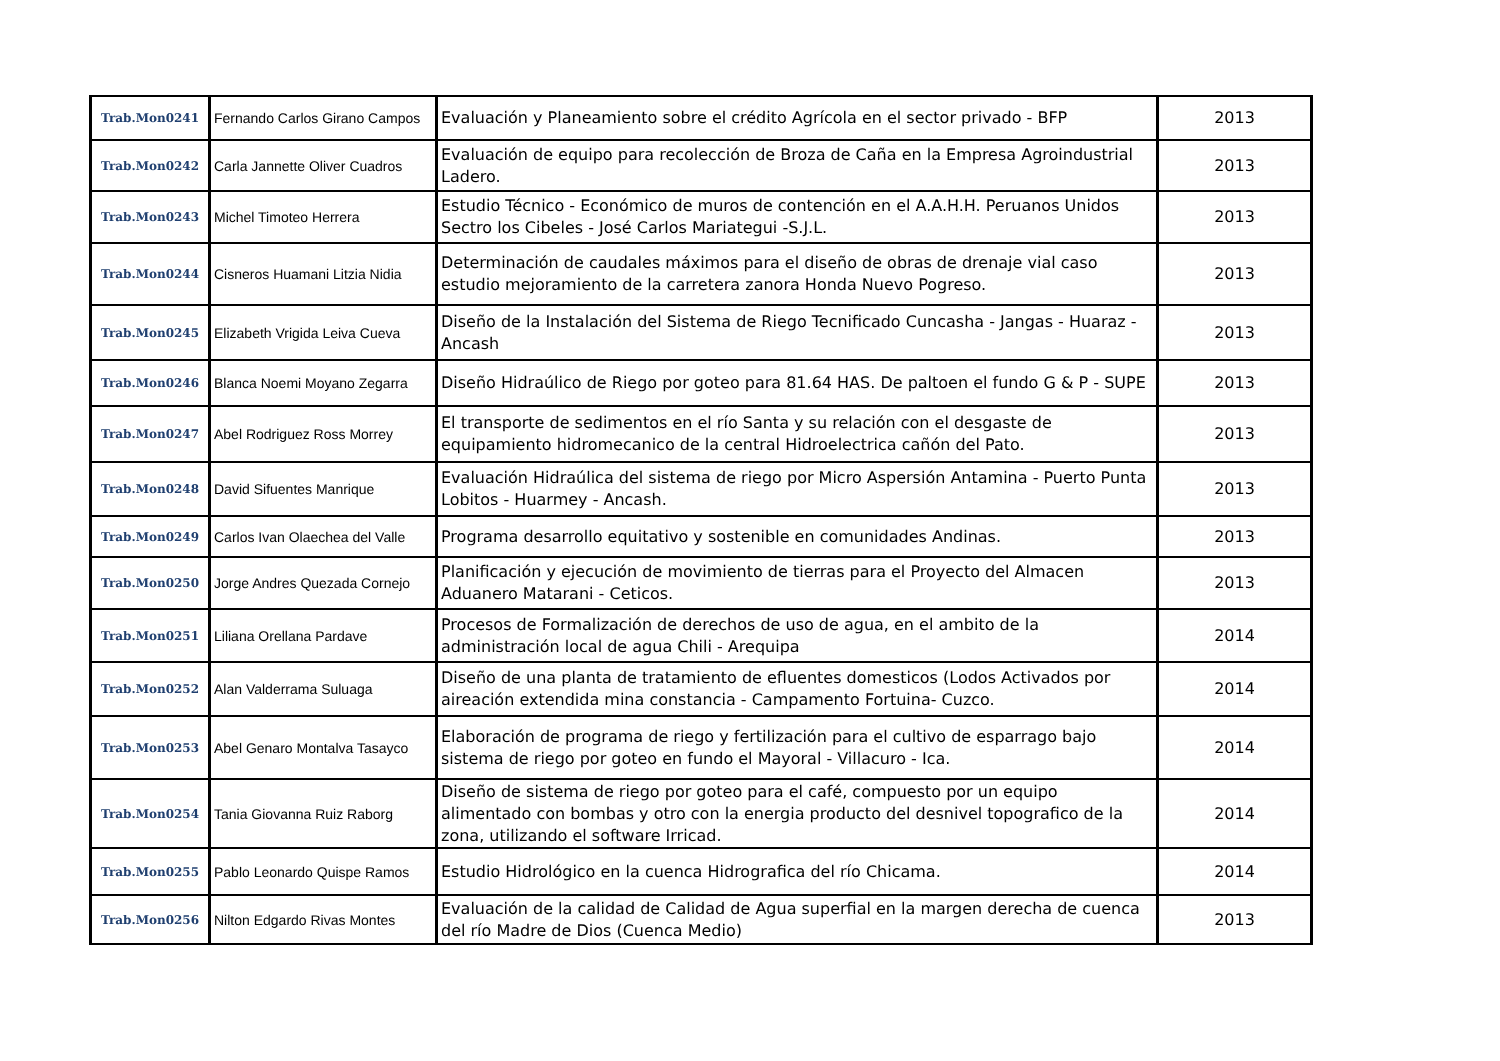| Trab.Mon0241 | Fernando Carlos Girano Campos | Evaluación y Planeamiento sobre el crédito Agrícola en el sector privado - BFP | 2013 |
| Trab.Mon0242 | Carla Jannette Oliver Cuadros | Evaluación de equipo para recolección de Broza de Caña en la Empresa Agroindustrial Ladero. | 2013 |
| Trab.Mon0243 | Michel Timoteo Herrera | Estudio Técnico - Económico de muros de contención en el A.A.H.H. Peruanos Unidos Sectro los Cibeles - José Carlos Mariategui -S.J.L. | 2013 |
| Trab.Mon0244 | Cisneros Huamani Litzia Nidia | Determinación de caudales máximos para el diseño de obras de drenaje vial caso estudio mejoramiento de la carretera zanora Honda Nuevo Pogreso. | 2013 |
| Trab.Mon0245 | Elizabeth Vrigida Leiva Cueva | Diseño de la Instalación del Sistema de Riego Tecnificado Cuncasha - Jangas - Huaraz - Ancash | 2013 |
| Trab.Mon0246 | Blanca Noemi Moyano Zegarra | Diseño Hidraúlico de Riego por goteo para 81.64 HAS. De paltoen el fundo G & P - SUPE | 2013 |
| Trab.Mon0247 | Abel Rodriguez Ross Morrey | El transporte de sedimentos en el río Santa y su relación con el desgaste de equipamiento hidromecanico de la central Hidroelectrica cañón del Pato. | 2013 |
| Trab.Mon0248 | David Sifuentes Manrique | Evaluación Hidraúlica del sistema de riego por Micro Aspersión Antamina - Puerto Punta Lobitos - Huarmey - Ancash. | 2013 |
| Trab.Mon0249 | Carlos Ivan Olaechea del Valle | Programa desarrollo equitativo y sostenible en comunidades Andinas. | 2013 |
| Trab.Mon0250 | Jorge Andres Quezada Cornejo | Planificación y ejecución de movimiento de tierras para el Proyecto del Almacen Aduanero Matarani - Ceticos. | 2013 |
| Trab.Mon0251 | Liliana Orellana Pardave | Procesos de Formalización de derechos de uso de agua, en el ambito de la administración local de agua Chili - Arequipa | 2014 |
| Trab.Mon0252 | Alan Valderrama Suluaga | Diseño de una planta de tratamiento de efluentes domesticos (Lodos Activados por aireación extendida mina constancia - Campamento Fortuina- Cuzco. | 2014 |
| Trab.Mon0253 | Abel Genaro Montalva Tasayco | Elaboración de programa de riego y fertilización para el cultivo de esparrago bajo sistema de riego por goteo en fundo el Mayoral - Villacuro - Ica. | 2014 |
| Trab.Mon0254 | Tania Giovanna Ruiz Raborg | Diseño de sistema de riego por goteo para el café, compuesto por un equipo alimentado con bombas y otro con la energia producto del desnivel topografico de la zona, utilizando el software Irricad. | 2014 |
| Trab.Mon0255 | Pablo Leonardo Quispe Ramos | Estudio Hidrológico en la cuenca Hidrografica del río Chicama. | 2014 |
| Trab.Mon0256 | Nilton Edgardo Rivas Montes | Evaluación de la calidad de Calidad de Agua superfial en la margen derecha de cuenca del río Madre de Dios (Cuenca Medio) | 2013 |